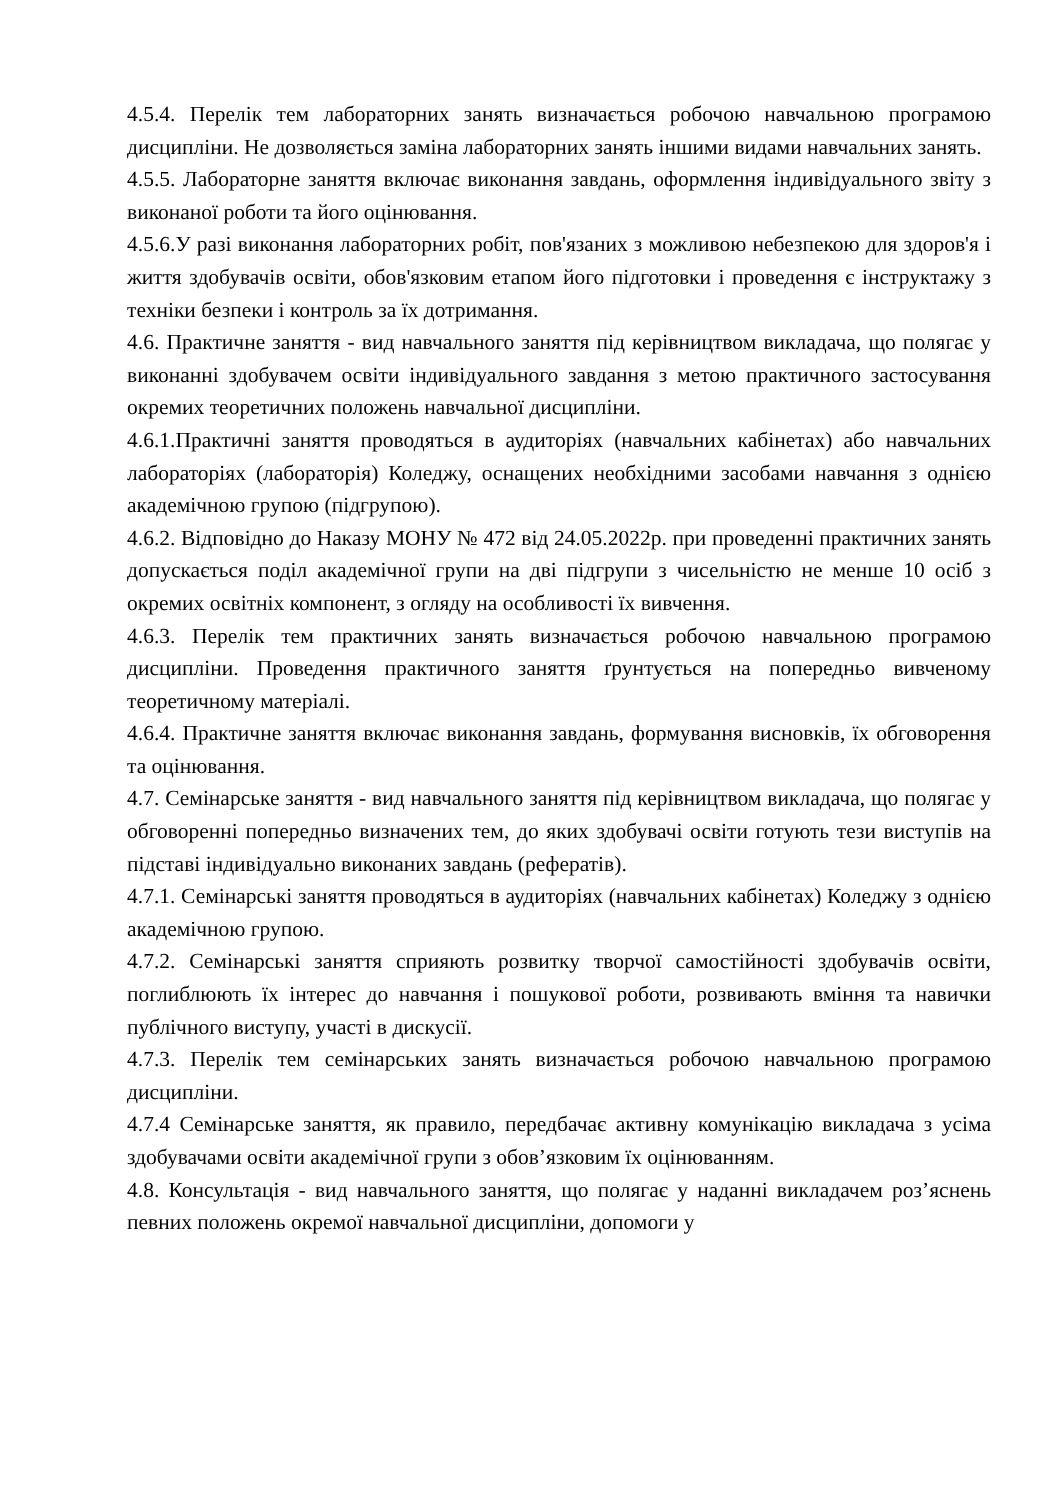4.5.4. Перелік тем лабораторних занять визначається робочою навчальною програмою дисципліни. Не дозволяється заміна лабораторних занять іншими видами навчальних занять.
4.5.5. Лабораторне заняття включає виконання завдань, оформлення індивідуального звіту з виконаної роботи та його оцінювання.
4.5.6.У разі виконання лабораторних робіт, пов'язаних з можливою небезпекою для здоров'я і життя здобувачів освіти, обов'язковим етапом його підготовки і проведення є інструктажу з техніки безпеки і контроль за їх дотримання.
4.6. Практичне заняття - вид навчального заняття під керівництвом викладача, що полягає у виконанні здобувачем освіти індивідуального завдання з метою практичного застосування окремих теоретичних положень навчальної дисципліни.
4.6.1.Практичні заняття проводяться в аудиторіях (навчальних кабінетах) або навчальних лабораторіях (лабораторія) Коледжу, оснащених необхідними засобами навчання з однією академічною групою (підгрупою).
4.6.2. Відповідно до Наказу МОНУ № 472 від 24.05.2022р. при проведенні практичних занять допускається поділ академічної групи на дві підгрупи з чисельністю не менше 10 осіб з окремих освітніх компонент, з огляду на особливості їх вивчення.
4.6.3. Перелік тем практичних занять визначається робочою навчальною програмою дисципліни. Проведення практичного заняття ґрунтується на попередньо вивченому теоретичному матеріалі.
4.6.4. Практичне заняття включає виконання завдань, формування висновків, їх обговорення та оцінювання.
4.7. Семінарське заняття - вид навчального заняття під керівництвом викладача, що полягає у обговоренні попередньо визначених тем, до яких здобувачі освіти готують тези виступів на підставі індивідуально виконаних завдань (рефератів).
4.7.1. Семінарські заняття проводяться в аудиторіях (навчальних кабінетах) Коледжу з однією академічною групою.
4.7.2. Семінарські заняття сприяють розвитку творчої самостійності здобувачів освіти, поглиблюють їх інтерес до навчання і пошукової роботи, розвивають вміння та навички публічного виступу, участі в дискусії.
4.7.3. Перелік тем семінарських занять визначається робочою навчальною програмою дисципліни.
4.7.4 Семінарське заняття, як правило, передбачає активну комунікацію викладача з усіма здобувачами освіти академічної групи з обов’язковим їх оцінюванням.
4.8. Консультація - вид навчального заняття, що полягає у наданні викладачем роз’яснень певних положень окремої навчальної дисципліни, допомоги у